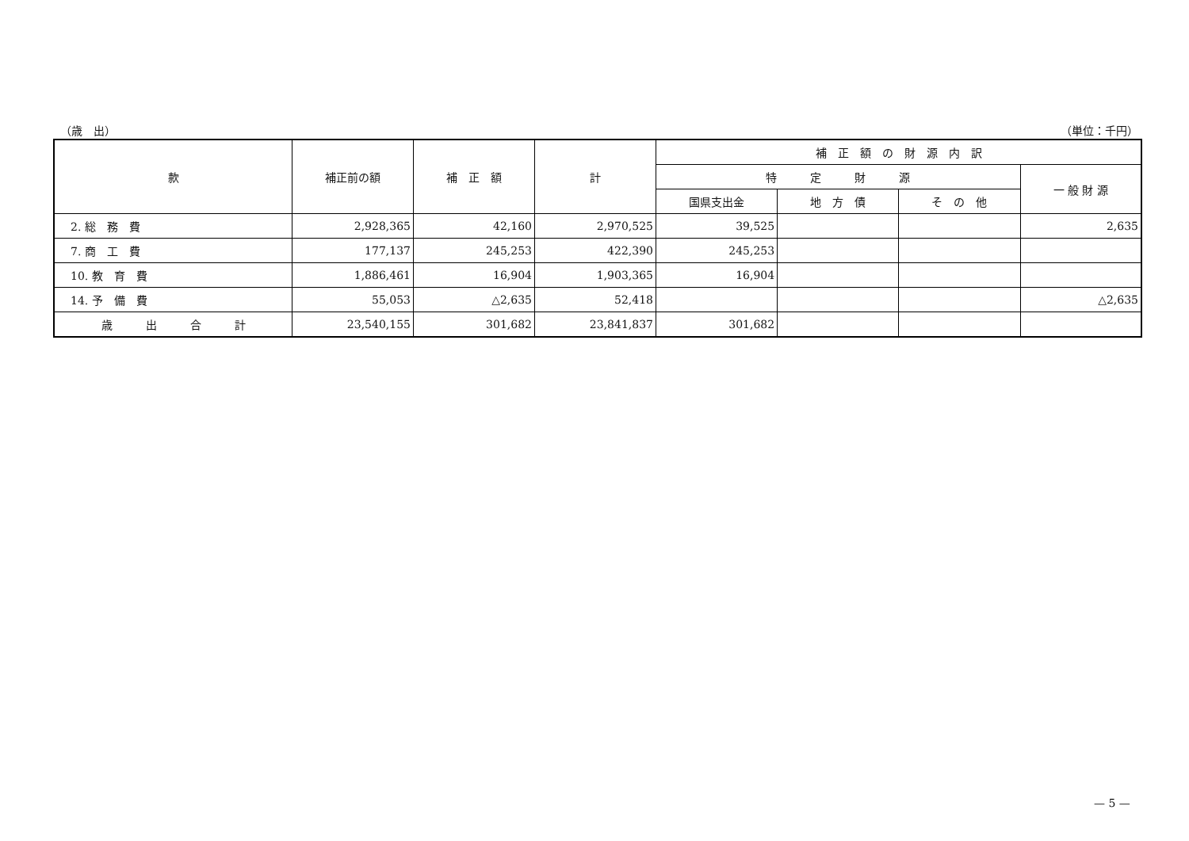（歳　出） （単位：千円）
| 款 | 補正前の額 | 補 正 額 | 計 | 補 正 額 の 財 源 内 訳 | | | |
| --- | --- | --- | --- | --- | --- | --- | --- |
| | | | | 特 定 財 源 | | | 一 般 財 源 |
| | | | | 国県支出金 | 地 方 債 | そ の 他 | |
| 2. 総 務 費 | 2,928,365 | 42,160 | 2,970,525 | 39,525 | | | 2,635 |
| 7. 商 工 費 | 177,137 | 245,253 | 422,390 | 245,253 | | | |
| 10. 教 育 費 | 1,886,461 | 16,904 | 1,903,365 | 16,904 | | | |
| 14. 予 備 費 | 55,053 | △2,635 | 52,418 | | | | △2,635 |
| 歳 出 合 計 | 23,540,155 | 301,682 | 23,841,837 | 301,682 | | | |
— 5 —